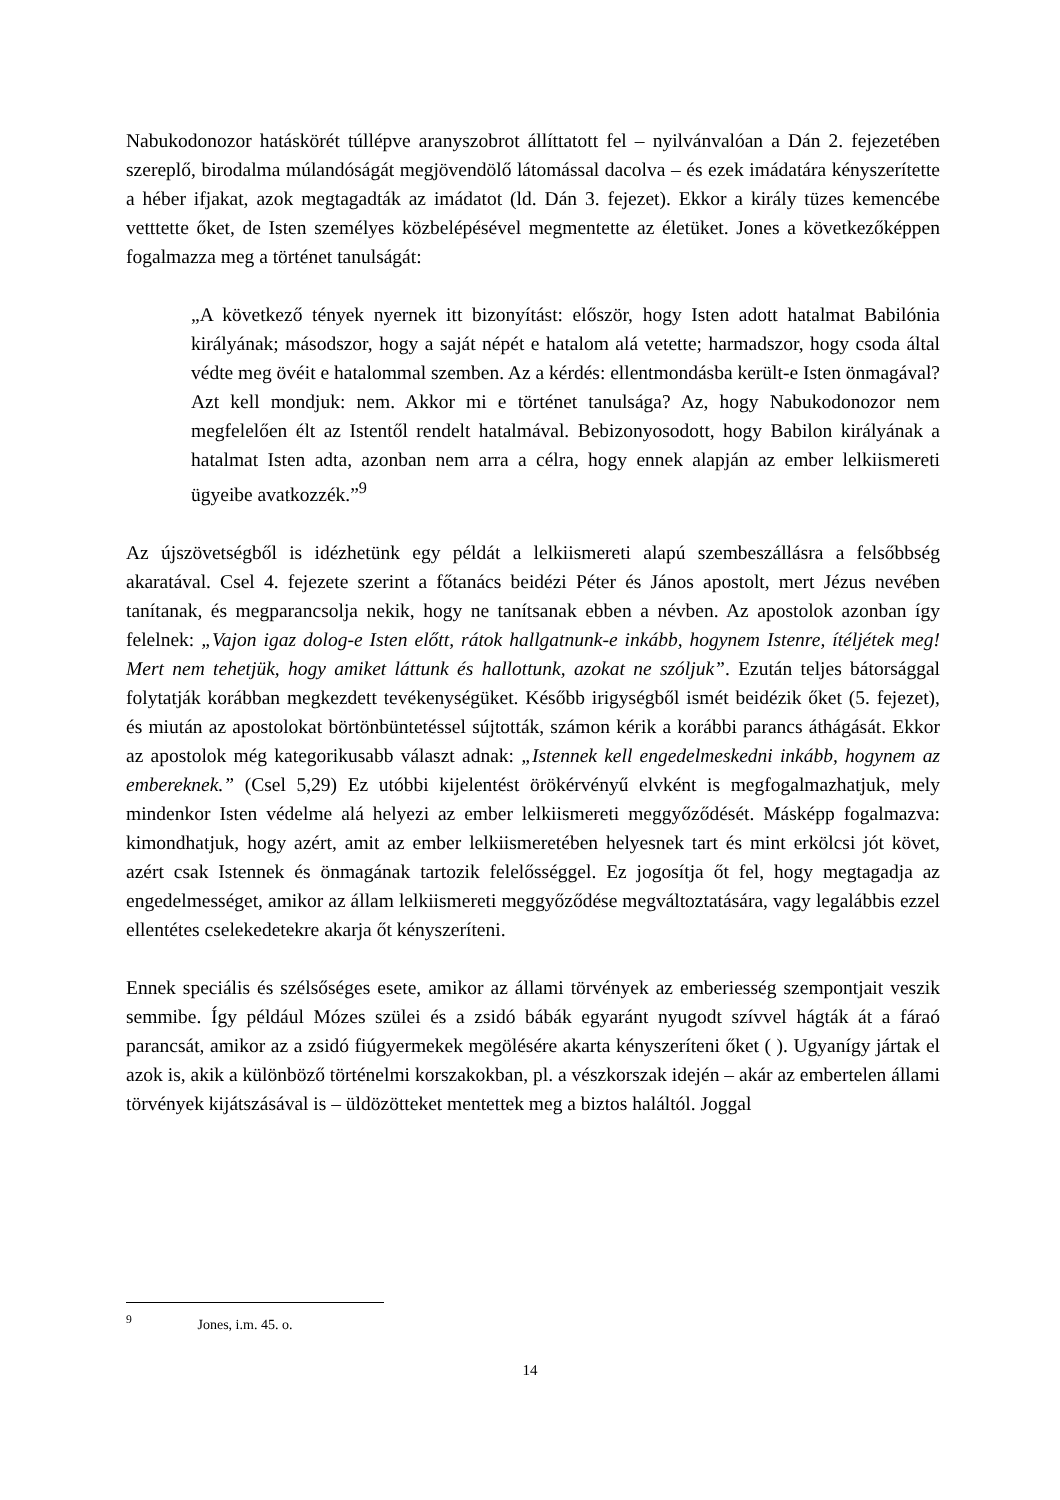Nabukodonozor hatáskörét túllépve aranyszobrot állíttatott fel – nyilvánvalóan a Dán 2. fejezetében szereplő, birodalma múlandóságát megjövendölő látomással dacolva – és ezek imádatára kényszerítette a héber ifjakat, azok megtagadták az imádatot (ld. Dán 3. fejezet). Ekkor a király tüzes kemencébe vetttette őket, de Isten személyes közbelépésével megmentette az életüket. Jones a következőképpen fogalmazza meg a történet tanulságát:
„A következő tények nyernek itt bizonyítást: először, hogy Isten adott hatalmat Babilónia királyának; másodszor, hogy a saját népét e hatalom alá vetette; harmadszor, hogy csoda által védte meg övéit e hatalommal szemben. Az a kérdés: ellentmondásba került-e Isten önmagával? Azt kell mondjuk: nem. Akkor mi e történet tanulsága? Az, hogy Nabukodonozor nem megfelelően élt az Istentől rendelt hatalmával. Bebizonyosodott, hogy Babilon királyának a hatalmat Isten adta, azonban nem arra a célra, hogy ennek alapján az ember lelkiismereti ügyeibe avatkozzék.”<sup>9</sup>
Az újszövetségből is idézhetünk egy példát a lelkiismereti alapú szembeszállásra a felsőbbség akaratával. Csel 4. fejezete szerint a főtanács beidézi Péter és János apostolt, mert Jézus nevében tanítanak, és megparancsolja nekik, hogy ne tanítsanak ebben a névben. Az apostolok azonban így felelnek: „Vajon igaz dolog-e Isten előtt, rátok hallgatnunk-e inkább, hogynem Istenre, ítéljétek meg! Mert nem tehetjük, hogy amiket láttunk és hallottunk, azokat ne szóljuk”. Ezután teljes bátorsággal folytatják korábban megkezdett tevékenységüket. Később irigységből ismét beidézik őket (5. fejezet), és miután az apostolokat börtönbüntetéssel sújtották, számon kérik a korábbi parancs áthágását. Ekkor az apostolok még kategorikusabb választ adnak: „Istennek kell engedelmeskedni inkább, hogynem az embereknek.” (Csel 5,29) Ez utóbbi kijelentést örökérvényű elvként is megfogalmazhatjuk, mely mindenkor Isten védelme alá helyezi az ember lelkiismereti meggyőződését. Másképp fogalmazva: kimondhatjuk, hogy azért, amit az ember lelkiismeretében helyesnek tart és mint erkölcsi jót követ, azért csak Istennek és önmagának tartozik felelősséggel. Ez jogosítja őt fel, hogy megtagadja az engedelmességet, amikor az állam lelkiismereti meggyőződése megváltoztatására, vagy legalábbis ezzel ellentétes cselekedetekre akarja őt kényszeríteni.
Ennek speciális és szélsőséges esete, amikor az állami törvények az emberiesség szempontjait veszik semmibe. Így például Mózes szülei és a zsidó bábák egyaránt nyugodt szívvel hágták át a fáraó parancsát, amikor az a zsidó fiúgyermekek megölésére akarta kényszeríteni őket ( ). Ugyanígy jártak el azok is, akik a különböző történelmi korszakokban, pl. a vészkorszak idején – akár az embertelen állami törvények kijátszásával is – üldözötteket mentettek meg a biztos haláltól. Joggal
<sup>9</sup> Jones, i.m. 45. o.
14